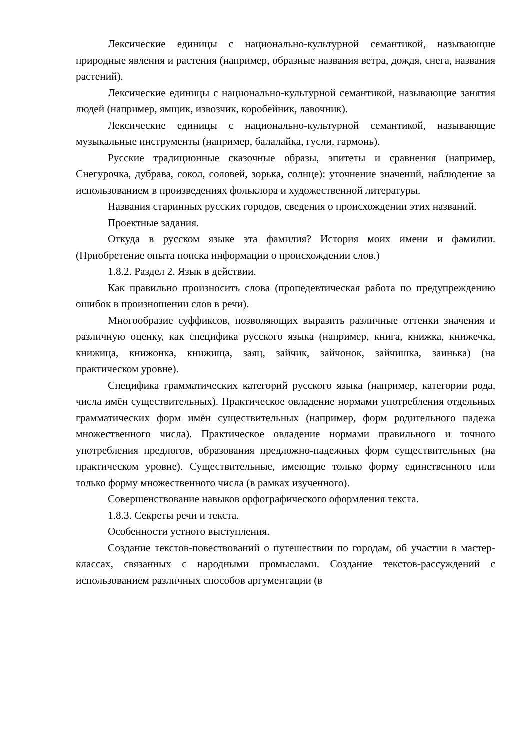Лексические единицы с национально-культурной семантикой, называющие природные явления и растения (например, образные названия ветра, дождя, снега, названия растений).
Лексические единицы с национально-культурной семантикой, называющие занятия людей (например, ямщик, извозчик, коробейник, лавочник).
Лексические единицы с национально-культурной семантикой, называющие музыкальные инструменты (например, балалайка, гусли, гармонь).
Русские традиционные сказочные образы, эпитеты и сравнения (например, Снегурочка, дубрава, сокол, соловей, зорька, солнце): уточнение значений, наблюдение за использованием в произведениях фольклора и художественной литературы.
Названия старинных русских городов, сведения о происхождении этих названий.
Проектные задания.
Откуда в русском языке эта фамилия? История моих имени и фамилии. (Приобретение опыта поиска информации о происхождении слов.)
1.8.2. Раздел 2. Язык в действии.
Как правильно произносить слова (пропедевтическая работа по предупреждению ошибок в произношении слов в речи).
Многообразие суффиксов, позволяющих выразить различные оттенки значения и различную оценку, как специфика русского языка (например, книга, книжка, книжечка, книжица, книжонка, книжища, заяц, зайчик, зайчонок, зайчишка, заинька) (на практическом уровне).
Специфика грамматических категорий русского языка (например, категории рода, числа имён существительных). Практическое овладение нормами употребления отдельных грамматических форм имён существительных (например, форм родительного падежа множественного числа). Практическое овладение нормами правильного и точного употребления предлогов, образования предложно-падежных форм существительных (на практическом уровне). Существительные, имеющие только форму единственного или только форму множественного числа (в рамках изученного).
Совершенствование навыков орфографического оформления текста.
1.8.3. Секреты речи и текста.
Особенности устного выступления.
Создание текстов-повествований о путешествии по городам, об участии в мастер-классах, связанных с народными промыслами. Создание текстов-рассуждений с использованием различных способов аргументации (в